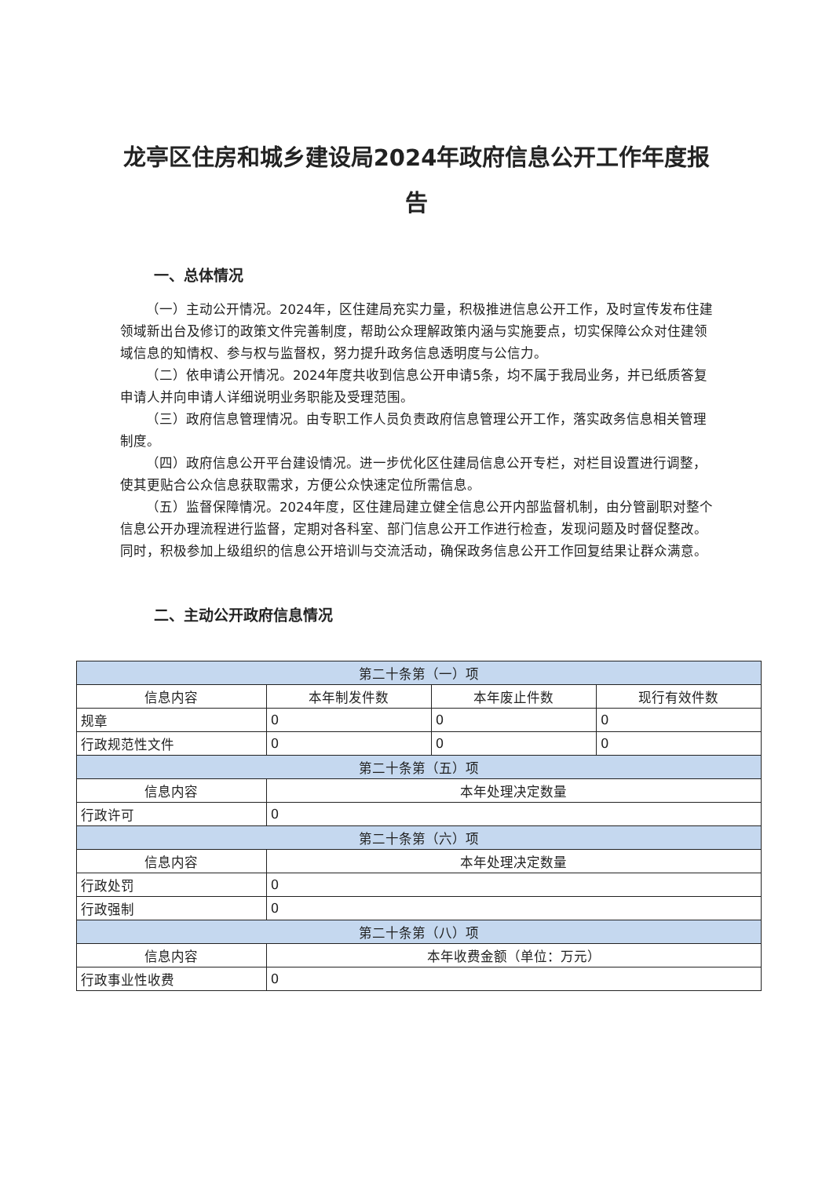龙亭区住房和城乡建设局2024年政府信息公开工作年度报告
一、总体情况
（一）主动公开情况。2024年，区住建局充实力量，积极推进信息公开工作，及时宣传发布住建领域新出台及修订的政策文件完善制度，帮助公众理解政策内涵与实施要点，切实保障公众对住建领域信息的知情权、参与权与监督权，努力提升政务信息透明度与公信力。
（二）依申请公开情况。2024年度共收到信息公开申请5条，均不属于我局业务，并已纸质答复申请人并向申请人详细说明业务职能及受理范围。
（三）政府信息管理情况。由专职工作人员负责政府信息管理公开工作，落实政务信息相关管理制度。
（四）政府信息公开平台建设情况。进一步优化区住建局信息公开专栏，对栏目设置进行调整，使其更贴合公众信息获取需求，方便公众快速定位所需信息。
（五）监督保障情况。2024年度，区住建局建立健全信息公开内部监督机制，由分管副职对整个信息公开办理流程进行监督，定期对各科室、部门信息公开工作进行检查，发现问题及时督促整改。同时，积极参加上级组织的信息公开培训与交流活动，确保政务信息公开工作回复结果让群众满意。
二、主动公开政府信息情况
| 第二十条第（一）项 | | | |
| --- | --- | --- | --- |
| 信息内容 | 本年制发件数 | 本年废止件数 | 现行有效件数 |
| 规章 | 0 | 0 | 0 |
| 行政规范性文件 | 0 | 0 | 0 |
| 第二十条第（五）项 | | | |
| 信息内容 | 本年处理决定数量 | | |
| 行政许可 | 0 | | |
| 第二十条第（六）项 | | | |
| 信息内容 | 本年处理决定数量 | | |
| 行政处罚 | 0 | | |
| 行政强制 | 0 | | |
| 第二十条第（八）项 | | | |
| 信息内容 | 本年收费金额（单位：万元） | | |
| 行政事业性收费 | 0 | | |